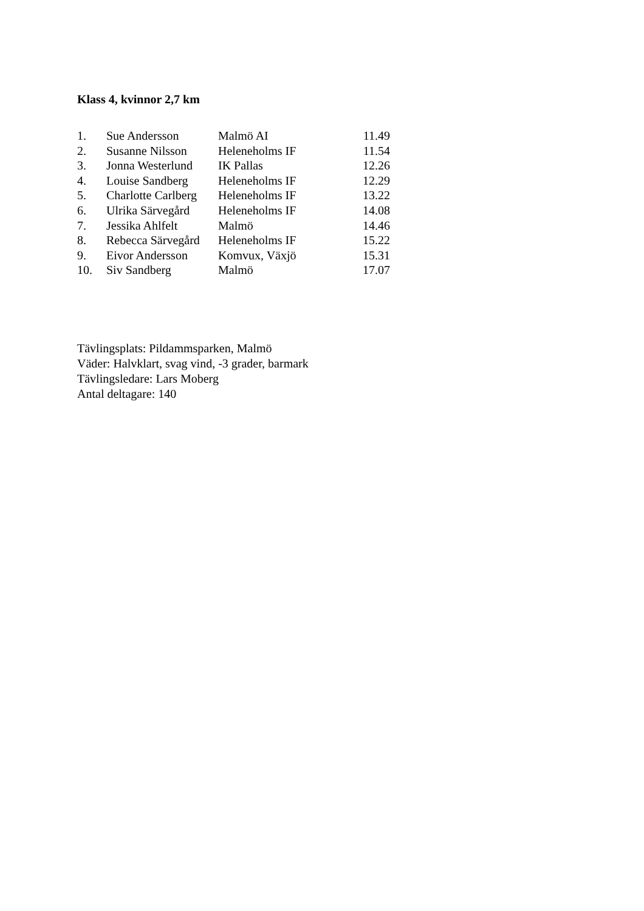Klass 4, kvinnor 2,7 km
| 1. | Sue Andersson | Malmö AI | 11.49 |
| 2. | Susanne Nilsson | Heleneholms IF | 11.54 |
| 3. | Jonna Westerlund | IK Pallas | 12.26 |
| 4. | Louise Sandberg | Heleneholms IF | 12.29 |
| 5. | Charlotte Carlberg | Heleneholms IF | 13.22 |
| 6. | Ulrika Särvegård | Heleneholms IF | 14.08 |
| 7. | Jessika Ahlfelt | Malmö | 14.46 |
| 8. | Rebecca Särvegård | Heleneholms IF | 15.22 |
| 9. | Eivor Andersson | Komvux, Växjö | 15.31 |
| 10. | Siv Sandberg | Malmö | 17.07 |
Tävlingsplats: Pildammsparken, Malmö
Väder: Halvklart, svag vind, -3 grader, barmark
Tävlingsledare: Lars Moberg
Antal deltagare: 140